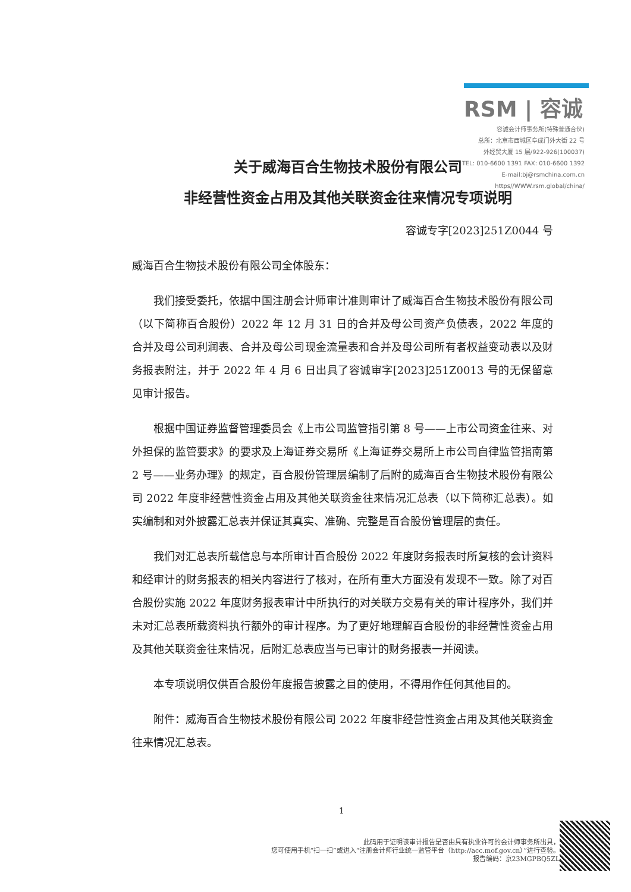RSM | 容诚
容诚会计师事务所(特殊普通合伙)
总所：北京市西城区阜成门外大街 22 号
外经贸大厦 15 层/922-926(100037)
TEL: 010-6600 1391 FAX: 010-6600 1392
E-mail:bj@rsmchina.com.cn
https//WWW.rsm.global/china/
关于威海百合生物技术股份有限公司
非经营性资金占用及其他关联资金往来情况专项说明
容诚专字[2023]251Z0044 号
威海百合生物技术股份有限公司全体股东：
我们接受委托，依据中国注册会计师审计准则审计了威海百合生物技术股份有限公司（以下简称百合股份）2022 年 12 月 31 日的合并及母公司资产负债表，2022 年度的合并及母公司利润表、合并及母公司现金流量表和合并及母公司所有者权益变动表以及财务报表附注，并于 2022 年 4 月 6 日出具了容诚审字[2023]251Z0013 号的无保留意见审计报告。
根据中国证券监督管理委员会《上市公司监管指引第 8 号——上市公司资金往来、对外担保的监管要求》的要求及上海证券交易所《上海证券交易所上市公司自律监管指南第 2 号——业务办理》的规定，百合股份管理层编制了后附的威海百合生物技术股份有限公司 2022 年度非经营性资金占用及其他关联资金往来情况汇总表（以下简称汇总表）。如实编制和对外披露汇总表并保证其真实、准确、完整是百合股份管理层的责任。
我们对汇总表所载信息与本所审计百合股份 2022 年度财务报表时所复核的会计资料和经审计的财务报表的相关内容进行了核对，在所有重大方面没有发现不一致。除了对百合股份实施 2022 年度财务报表审计中所执行的对关联方交易有关的审计程序外，我们并未对汇总表所载资料执行额外的审计程序。为了更好地理解百合股份的非经营性资金占用及其他关联资金往来情况，后附汇总表应当与已审计的财务报表一并阅读。
本专项说明仅供百合股份年度报告披露之目的使用，不得用作任何其他目的。
附件：威海百合生物技术股份有限公司 2022 年度非经营性资金占用及其他关联资金往来情况汇总表。
1
此码用于证明该审计报告是否由具有执业许可的会计师事务所出具，
您可使用手机“扫一扫”或进入“注册会计师行业统一监管平台（http://acc.mof.gov.cn）”进行查验。
报告编码：京23MGPBQ5ZL